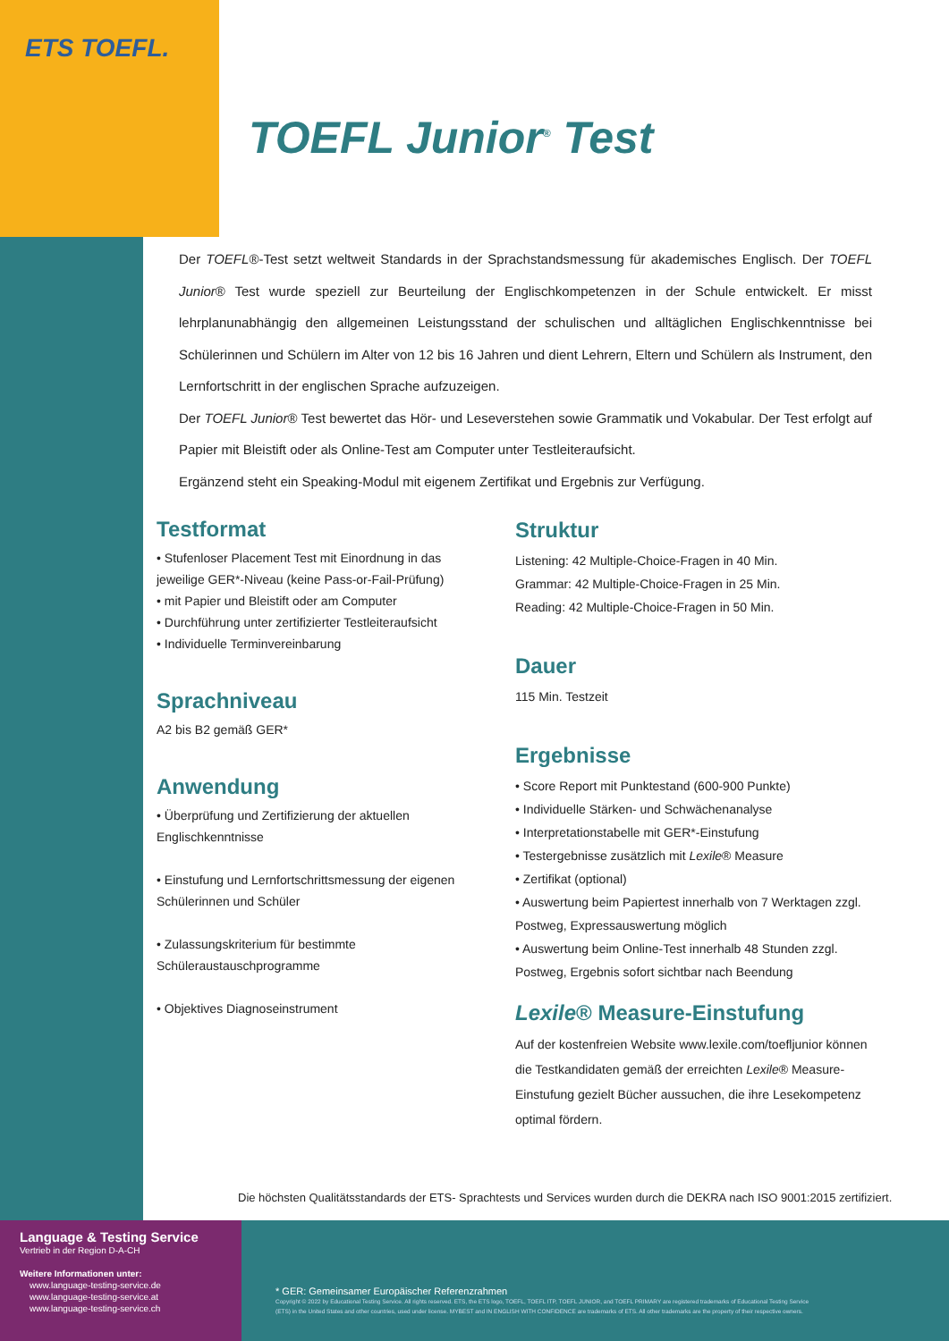ETS TOEFL.
TOEFL Junior<sup>®</sup> Test
Der TOEFL®-Test setzt weltweit Standards in der Sprachstandsmessung für akademisches Englisch. Der TOEFL Junior® Test wurde speziell zur Beurteilung der Englischkompetenzen in der Schule entwickelt. Er misst lehrplanunabhängig den allgemeinen Leistungsstand der schulischen und alltäglichen Englischkenntnisse bei Schülerinnen und Schülern im Alter von 12 bis 16 Jahren und dient Lehrern, Eltern und Schülern als Instrument, den Lernfortschritt in der englischen Sprache aufzuzeigen.
Der TOEFL Junior® Test bewertet das Hör- und Leseverstehen sowie Grammatik und Vokabular. Der Test erfolgt auf Papier mit Bleistift oder als Online-Test am Computer unter Testleiteraufsicht.
Ergänzend steht ein Speaking-Modul mit eigenem Zertifikat und Ergebnis zur Verfügung.
Testformat
• Stufenloser Placement Test mit Einordnung in das jeweilige GER*-Niveau (keine Pass-or-Fail-Prüfung)
• mit Papier und Bleistift oder am Computer
• Durchführung unter zertifizierter Testleiteraufsicht
• Individuelle Terminvereinbarung
Sprachniveau
A2 bis B2 gemäß GER*
Anwendung
• Überprüfung und Zertifizierung der aktuellen Englischkenntnisse
• Einstufung und Lernfortschrittsmessung der eigenen Schülerinnen und Schüler
• Zulassungskriterium für bestimmte Schüleraustauschprogramme
• Objektives Diagnoseinstrument
Struktur
Listening: 42 Multiple-Choice-Fragen in 40 Min.
Grammar: 42 Multiple-Choice-Fragen in 25 Min.
Reading: 42 Multiple-Choice-Fragen in 50 Min.
Dauer
115 Min. Testzeit
Ergebnisse
• Score Report mit Punktestand (600-900 Punkte)
• Individuelle Stärken- und Schwächenanalyse
• Interpretationstabelle mit GER*-Einstufung
• Testergebnisse zusätzlich mit Lexile® Measure
• Zertifikat (optional)
• Auswertung beim Papiertest innerhalb von 7 Werktagen zzgl. Postweg, Expressauswertung möglich
• Auswertung beim Online-Test innerhalb 48 Stunden zzgl. Postweg, Ergebnis sofort sichtbar nach Beendung
Lexile® Measure-Einstufung
Auf der kostenfreien Website www.lexile.com/toefljunior können die Testkandidaten gemäß der erreichten Lexile® Measure-Einstufung gezielt Bücher aussuchen, die ihre Lesekompetenz optimal fördern.
Die höchsten Qualitätsstandards der ETS- Sprachtests und Services wurden durch die DEKRA nach ISO 9001:2015 zertifiziert.
Language & Testing Service
Vertrieb in der Region D-A-CH
Weitere Informationen unter:
www.language-testing-service.de
www.language-testing-service.at
www.language-testing-service.ch
* GER: Gemeinsamer Europäischer Referenzrahmen
Copyright © 2022 by Educational Testing Service. All rights reserved. ETS, the ETS logo, TOEFL, TOEFL ITP, TOEFL JUNIOR, and TOEFL PRIMARY are registered trademarks of Educational Testing Service (ETS) in the United States and other countries, used under license. MYBEST and IN ENGLISH WITH CONFIDENCE are trademarks of ETS. All other trademarks are the property of their respective owners.